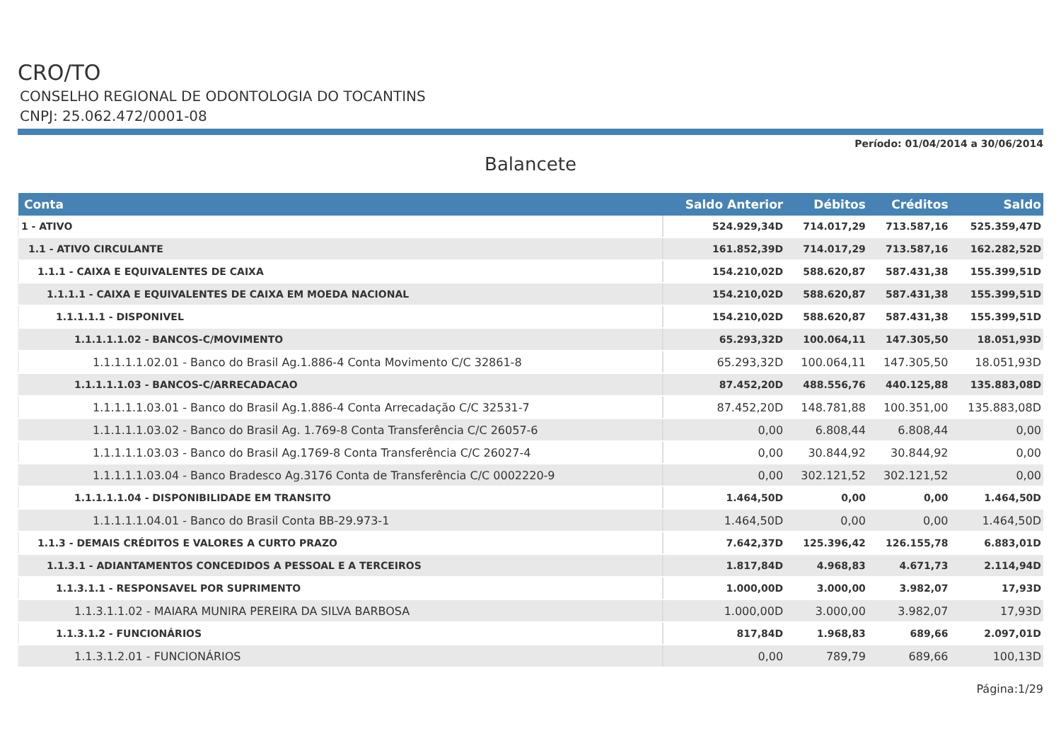CRO/TO
CONSELHO REGIONAL DE ODONTOLOGIA DO TOCANTINS
CNPJ: 25.062.472/0001-08
Período: 01/04/2014 a 30/06/2014
Balancete
| Conta | Saldo Anterior | Débitos | Créditos | Saldo |
| --- | --- | --- | --- | --- |
| 1 - ATIVO | 524.929,34D | 714.017,29 | 713.587,16 | 525.359,47D |
| 1.1 - ATIVO CIRCULANTE | 161.852,39D | 714.017,29 | 713.587,16 | 162.282,52D |
| 1.1.1 - CAIXA E EQUIVALENTES DE CAIXA | 154.210,02D | 588.620,87 | 587.431,38 | 155.399,51D |
| 1.1.1.1 - CAIXA E EQUIVALENTES DE CAIXA EM MOEDA NACIONAL | 154.210,02D | 588.620,87 | 587.431,38 | 155.399,51D |
| 1.1.1.1.1 - DISPONIVEL | 154.210,02D | 588.620,87 | 587.431,38 | 155.399,51D |
| 1.1.1.1.1.02 - BANCOS-C/MOVIMENTO | 65.293,32D | 100.064,11 | 147.305,50 | 18.051,93D |
| 1.1.1.1.1.02.01 - Banco do Brasil Ag.1.886-4 Conta Movimento C/C 32861-8 | 65.293,32D | 100.064,11 | 147.305,50 | 18.051,93D |
| 1.1.1.1.1.03 - BANCOS-C/ARRECADACAO | 87.452,20D | 488.556,76 | 440.125,88 | 135.883,08D |
| 1.1.1.1.1.03.01 - Banco do Brasil Ag.1.886-4 Conta Arrecadação C/C 32531-7 | 87.452,20D | 148.781,88 | 100.351,00 | 135.883,08D |
| 1.1.1.1.1.03.02 - Banco do Brasil Ag. 1.769-8 Conta Transferência C/C 26057-6 | 0,00 | 6.808,44 | 6.808,44 | 0,00 |
| 1.1.1.1.1.03.03 - Banco do Brasil Ag.1769-8 Conta Transferência C/C 26027-4 | 0,00 | 30.844,92 | 30.844,92 | 0,00 |
| 1.1.1.1.1.03.04 - Banco Bradesco Ag.3176 Conta de Transferência C/C 0002220-9 | 0,00 | 302.121,52 | 302.121,52 | 0,00 |
| 1.1.1.1.1.04 - DISPONIBILIDADE EM TRANSITO | 1.464,50D | 0,00 | 0,00 | 1.464,50D |
| 1.1.1.1.1.04.01 - Banco do Brasil Conta BB-29.973-1 | 1.464,50D | 0,00 | 0,00 | 1.464,50D |
| 1.1.3 - DEMAIS CRÉDITOS E VALORES A CURTO PRAZO | 7.642,37D | 125.396,42 | 126.155,78 | 6.883,01D |
| 1.1.3.1 - ADIANTAMENTOS CONCEDIDOS A PESSOAL E A TERCEIROS | 1.817,84D | 4.968,83 | 4.671,73 | 2.114,94D |
| 1.1.3.1.1 - RESPONSAVEL POR SUPRIMENTO | 1.000,00D | 3.000,00 | 3.982,07 | 17,93D |
| 1.1.3.1.1.02 - MAIARA MUNIRA PEREIRA DA SILVA BARBOSA | 1.000,00D | 3.000,00 | 3.982,07 | 17,93D |
| 1.1.3.1.2 - FUNCIONÁRIOS | 817,84D | 1.968,83 | 689,66 | 2.097,01D |
| 1.1.3.1.2.01 - FUNCIONÁRIOS | 0,00 | 789,79 | 689,66 | 100,13D |
Página:1/29